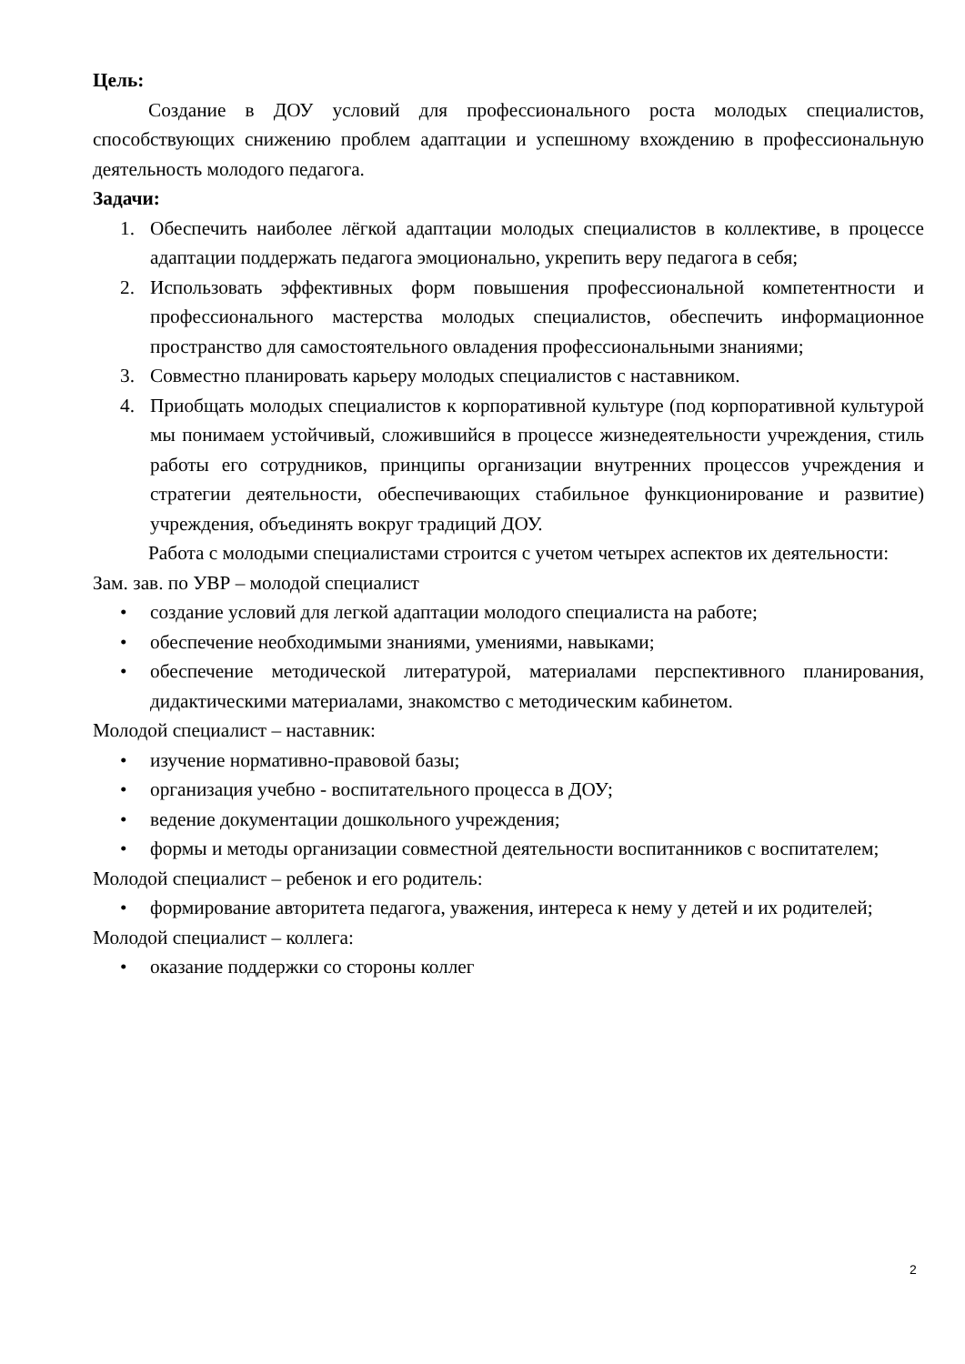Цель:
Создание в ДОУ условий для профессионального роста молодых специалистов, способствующих снижению проблем адаптации и успешному вхождению в профессиональную деятельность молодого педагога.
Задачи:
1. Обеспечить наиболее лёгкой адаптации молодых специалистов в коллективе, в процессе адаптации поддержать педагога эмоционально, укрепить веру педагога в себя;
2. Использовать эффективных форм повышения профессиональной компетентности и профессионального мастерства молодых специалистов, обеспечить информационное пространство для самостоятельного овладения профессиональными знаниями;
3. Совместно планировать карьеру молодых специалистов с наставником.
4. Приобщать молодых специалистов к корпоративной культуре (под корпоративной культурой мы понимаем устойчивый, сложившийся в процессе жизнедеятельности учреждения, стиль работы его сотрудников, принципы организации внутренних процессов учреждения и стратегии деятельности, обеспечивающих стабильное функционирование и развитие) учреждения, объединять вокруг традиций ДОУ.
Работа с молодыми специалистами строится с учетом четырех аспектов их деятельности:
Зам. зав. по УВР – молодой специалист
• создание условий для легкой адаптации молодого специалиста на работе;
• обеспечение необходимыми знаниями, умениями, навыками;
• обеспечение методической литературой, материалами перспективного планирования, дидактическими материалами, знакомство с методическим кабинетом.
Молодой специалист – наставник:
• изучение нормативно-правовой базы;
• организация учебно - воспитательного процесса в ДОУ;
• ведение документации дошкольного учреждения;
• формы и методы организации совместной деятельности воспитанников с воспитателем;
Молодой специалист – ребенок и его родитель:
• формирование авторитета педагога, уважения, интереса к нему у детей и их родителей;
Молодой специалист – коллега:
• оказание поддержки со стороны коллег
2